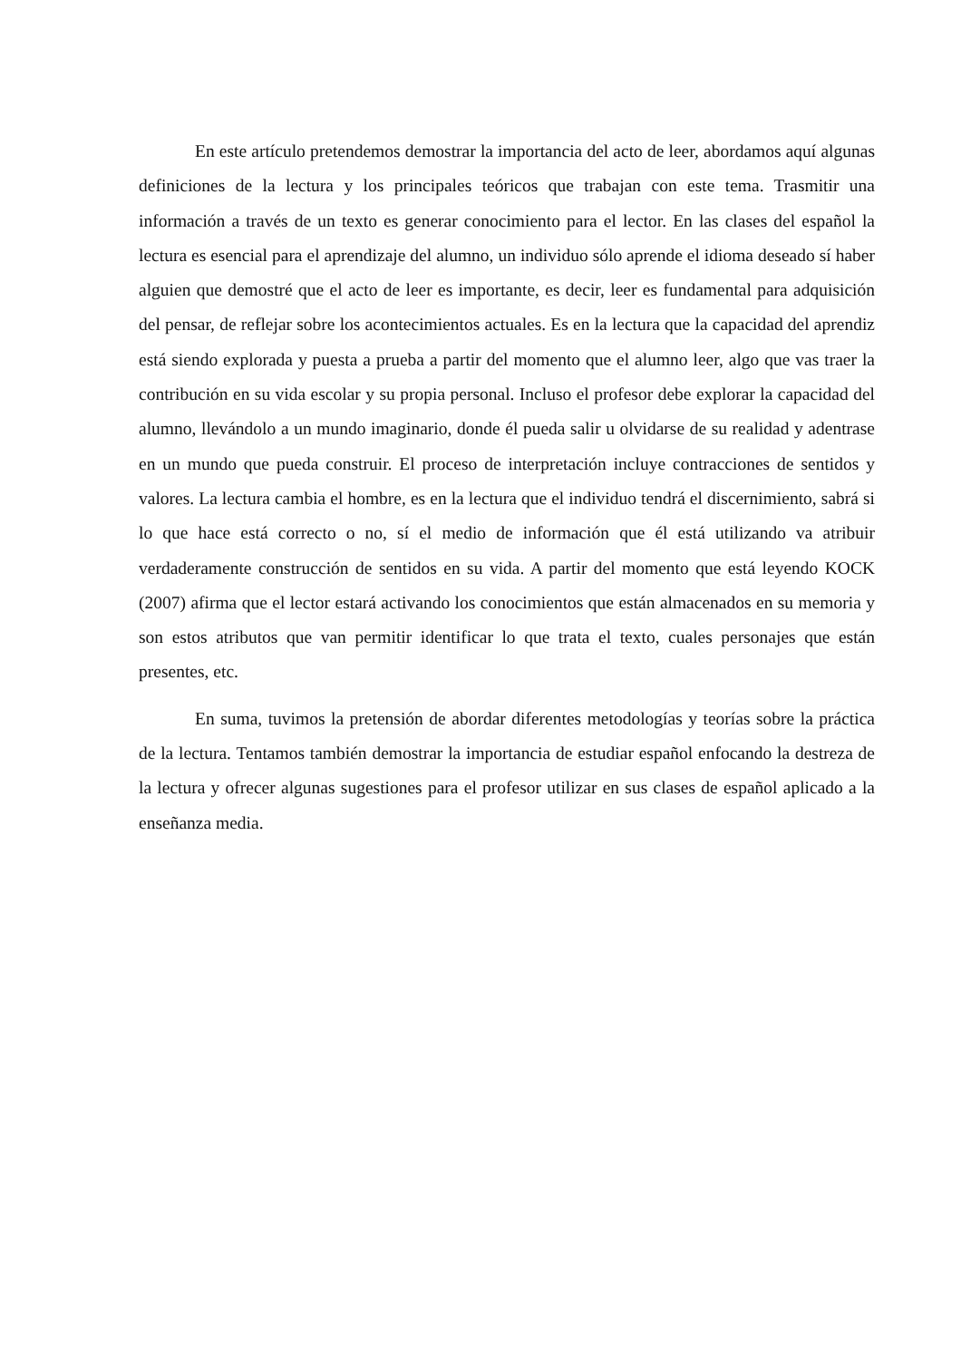En este artículo pretendemos demostrar la importancia del acto de leer, abordamos aquí algunas definiciones de la lectura y los principales teóricos que trabajan con este tema. Trasmitir una información a través de un texto es generar conocimiento para el lector. En las clases del español la lectura es esencial para el aprendizaje del alumno, un individuo sólo aprende el idioma deseado sí haber alguien que demostré que el acto de leer es importante, es decir, leer es fundamental para adquisición del pensar, de reflejar sobre los acontecimientos actuales. Es en la lectura que la capacidad del aprendiz está siendo explorada y puesta a prueba a partir del momento que el alumno leer, algo que vas traer la contribución en su vida escolar y su propia personal. Incluso el profesor debe explorar la capacidad del alumno, llevándolo a un mundo imaginario, donde él pueda salir u olvidarse de su realidad y adentrase en un mundo que pueda construir. El proceso de interpretación incluye contracciones de sentidos y valores. La lectura cambia el hombre, es en la lectura que el individuo tendrá el discernimiento, sabrá si lo que hace está correcto o no, sí el medio de información que él está utilizando va atribuir verdaderamente construcción de sentidos en su vida. A partir del momento que está leyendo KOCK (2007) afirma que el lector estará activando los conocimientos que están almacenados en su memoria y son estos atributos que van permitir identificar lo que trata el texto, cuales personajes que están presentes, etc.
En suma, tuvimos la pretensión de abordar diferentes metodologías y teorías sobre la práctica de la lectura. Tentamos también demostrar la importancia de estudiar español enfocando la destreza de la lectura y ofrecer algunas sugestiones para el profesor utilizar en sus clases de español aplicado a la enseñanza media.